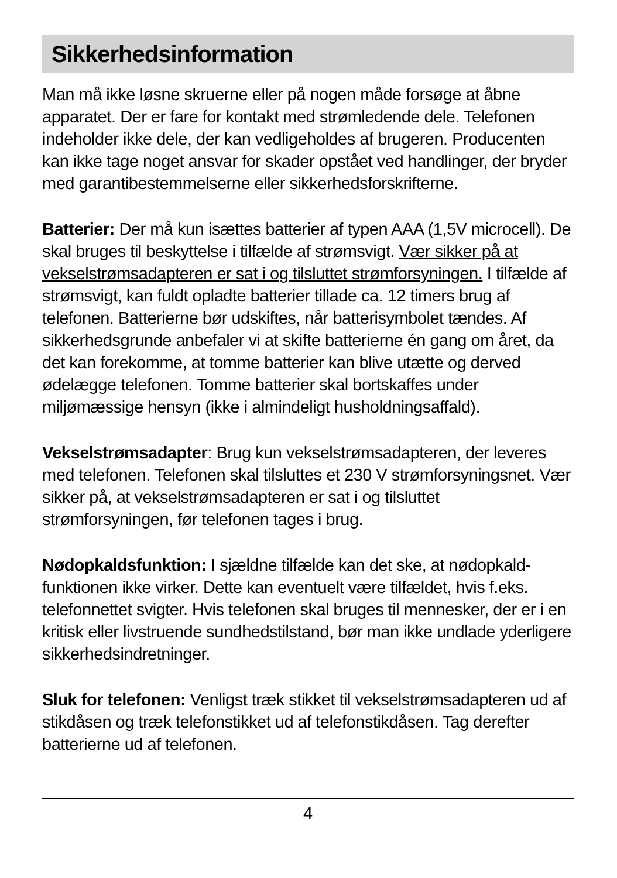Sikkerhedsinformation
Man må ikke løsne skruerne eller på nogen måde forsøge at åbne apparatet. Der er fare for kontakt med strømledende dele. Telefonen indeholder ikke dele, der kan vedligeholdes af brugeren. Producenten kan ikke tage noget ansvar for skader opstået ved handlinger, der bryder med garantibestemmelserne eller sikkerhedsforskrifterne.
Batterier: Der må kun isættes batterier af typen AAA (1,5V microcell). De skal bruges til beskyttelse i tilfælde af strømsvigt. Vær sikker på at vekselstrømsadapteren er sat i og tilsluttet strømforsyningen. I tilfælde af strømsvigt, kan fuldt opladte batterier tillade ca. 12 timers brug af telefonen. Batterierne bør udskiftes, når batterisymbolet tændes. Af sikkerhedsgrunde anbefaler vi at skifte batterierne én gang om året, da det kan forekomme, at tomme batterier kan blive utætte og derved ødelægge telefonen. Tomme batterier skal bortskaffes under miljømæssige hensyn (ikke i almindeligt husholdningsaffald).
Vekselstrømsadapter: Brug kun vekselstrømsadapteren, der leveres med telefonen. Telefonen skal tilsluttes et 230 V strømforsyningsnet. Vær sikker på, at vekselstrømsadapteren er sat i og tilsluttet strømforsyningen, før telefonen tages i brug.
Nødopkaldsfunktion: I sjældne tilfælde kan det ske, at nødopkald-funktionen ikke virker. Dette kan eventuelt være tilfældet, hvis f.eks. telefonnettet svigter. Hvis telefonen skal bruges til mennesker, der er i en kritisk eller livstruende sundhedstilstand, bør man ikke undlade yderligere sikkerhedsindretninger.
Sluk for telefonen: Venligst træk stikket til vekselstrømsadapteren ud af stikdåsen og træk telefonstikket ud af telefonstikdåsen. Tag derefter batterierne ud af telefonen.
4